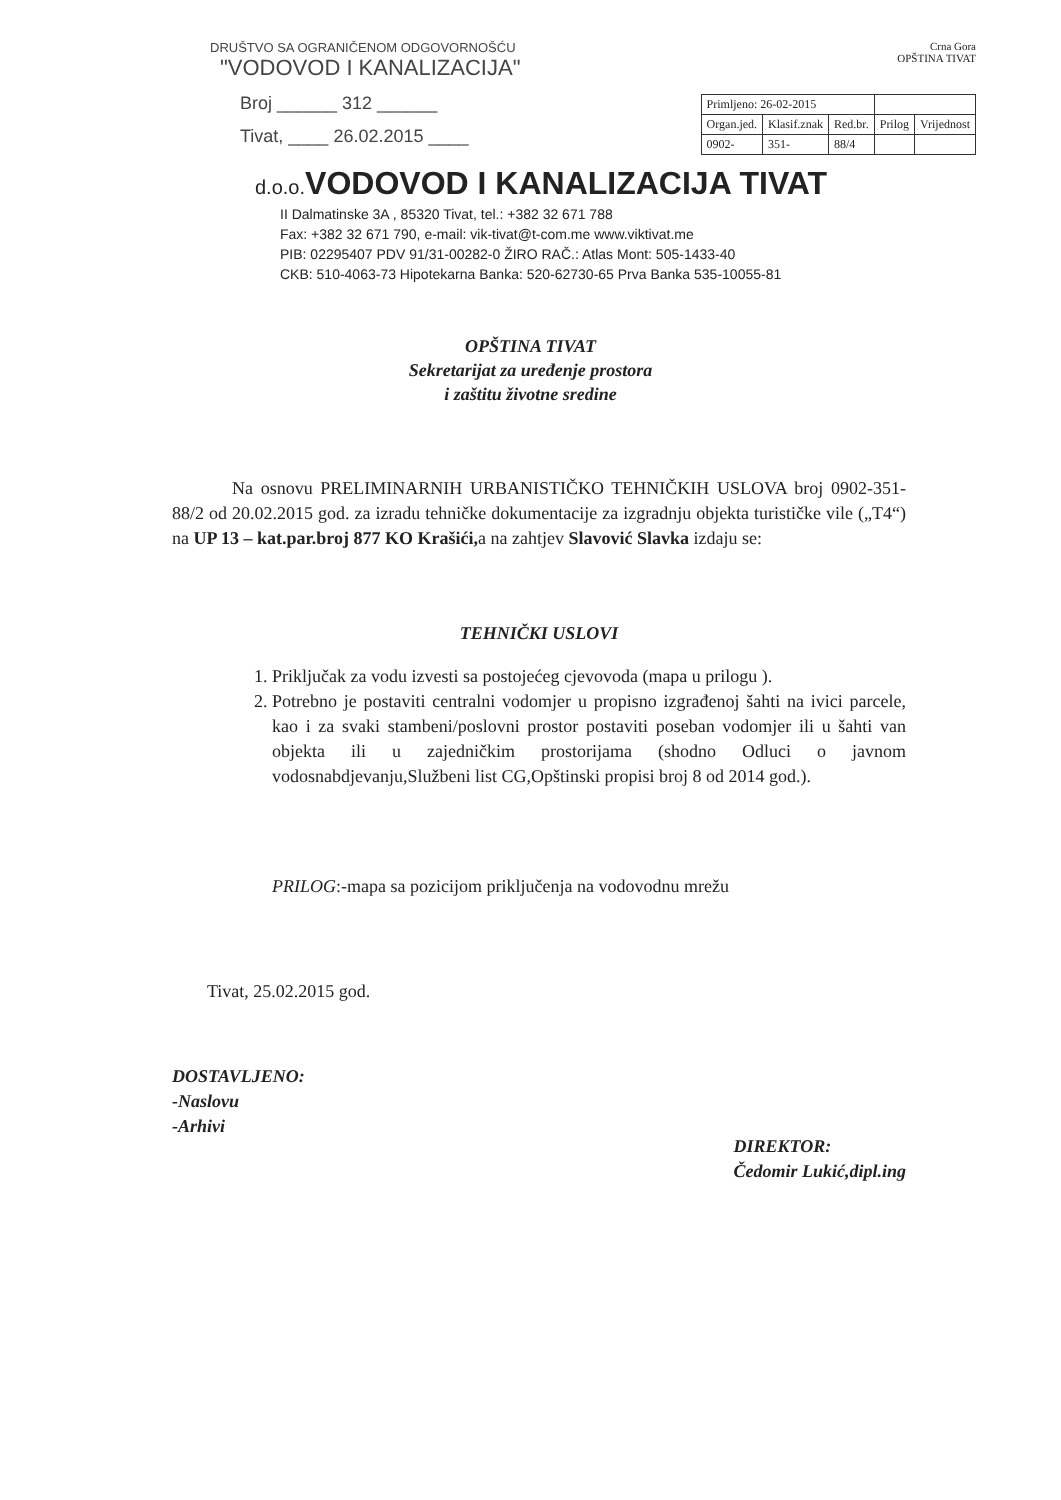DRUŠTVO SA OGRANIČENOM ODGOVORNOŠĆU
"VODOVOD I KANALIZACIJA"
Broj ______ 312 ______
Tivat, ____ 26.02.2015 ____
Crna Gora
OPŠTINA TIVAT
| Primljeno: 26-02-2015 | | | | |
| Organ.jed. | Klasif.znak | Red.br. | Prilog | Vrijednost |
| 0902- | 351- | 88/4 | | |
d.o.o. VODOVOD I KANALIZACIJA TIVAT
II Dalmatinske 3A , 85320 Tivat, tel.: +382 32 671 788
Fax: +382 32 671 790, e-mail: vik-tivat@t-com.me www.viktivat.me
PIB: 02295407 PDV 91/31-00282-0 ŽIRO RAČ.: Atlas Mont: 505-1433-40
CKB: 510-4063-73 Hipotekarna Banka: 520-62730-65 Prva Banka 535-10055-81
OPŠTINA TIVAT
Sekretarijat za uređenje prostora
i zaštitu životne sredine
Na osnovu PRELIMINARNIH URBANISTIČKO TEHNIČKIH USLOVA broj 0902-351-88/2 od 20.02.2015 god. za izradu tehničke dokumentacije za izgradnju objekta turističke vile („T4“) na UP 13 – kat.par.broj 877 KO Krašići, a na zahtjev Slavović Slavka izdaju se:
TEHNIČKI USLOVI
1. Priključak za vodu izvesti sa postojećeg cjevovoda (mapa u prilogu ).
2. Potrebno je postaviti centralni vodomjer u propisno izgrađenoj šahti na ivici parcele, kao i za svaki stambeni/poslovni prostor postaviti poseban vodomjer ili u šahti van objekta ili u zajedničkim prostorijama (shodno Odluci o javnom vodosnabdjevanju,Službeni list CG,Opštinski propisi broj 8 od 2014 god.).
PRILOG:-mapa sa pozicijom priključenja na vodovodnu mrežu
Tivat, 25.02.2015 god.
DOSTAVLJENO:
-Naslovu
-Arhivi
DIREKTOR:
Čedomir Lukić,dipl.ing